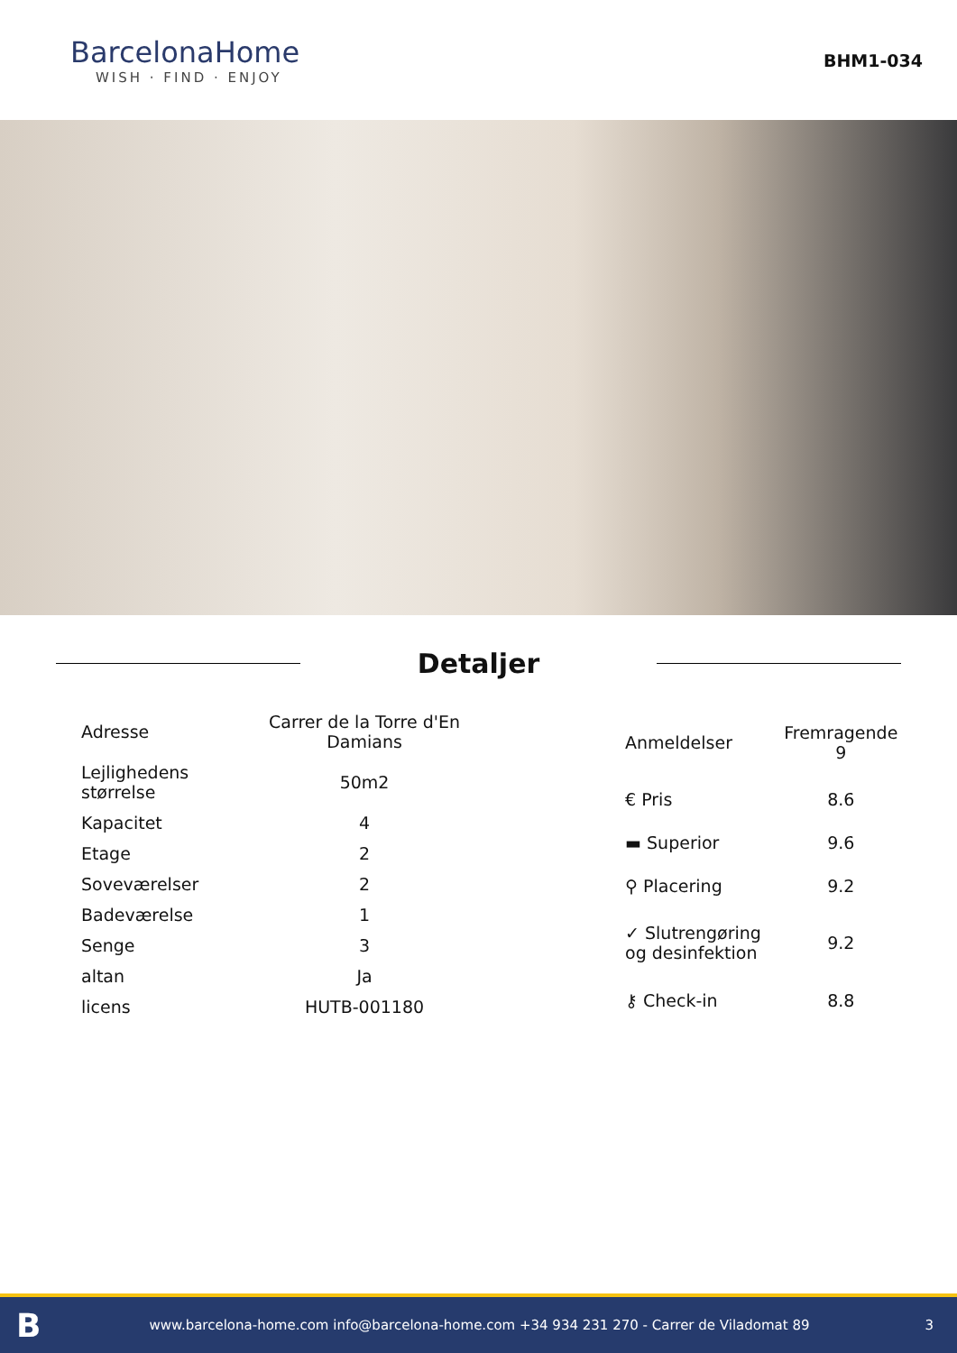BarcelonaHome
WISH · FIND · ENJOY
BHM1-034
Detaljer
| Adresse | Carrer de la Torre d'En Damians |
| Lejlighedens størrelse | 50m2 |
| Kapacitet | 4 |
| Etage | 2 |
| Soveværelser | 2 |
| Badeværelse | 1 |
| Senge | 3 |
| altan | Ja |
| licens | HUTB-001180 |
| Anmeldelser | Fremragende 9 |
| € Pris | 8.6 |
| ▬ Superior | 9.6 |
| ⚲ Placering | 9.2 |
| ✓ Slutrengøring og desinfektion | 9.2 |
| ⚷ Check-in | 8.8 |
Bwww.barcelona-home.com info@barcelona-home.com +34 934 231 270 - Carrer de Viladomat 89 3